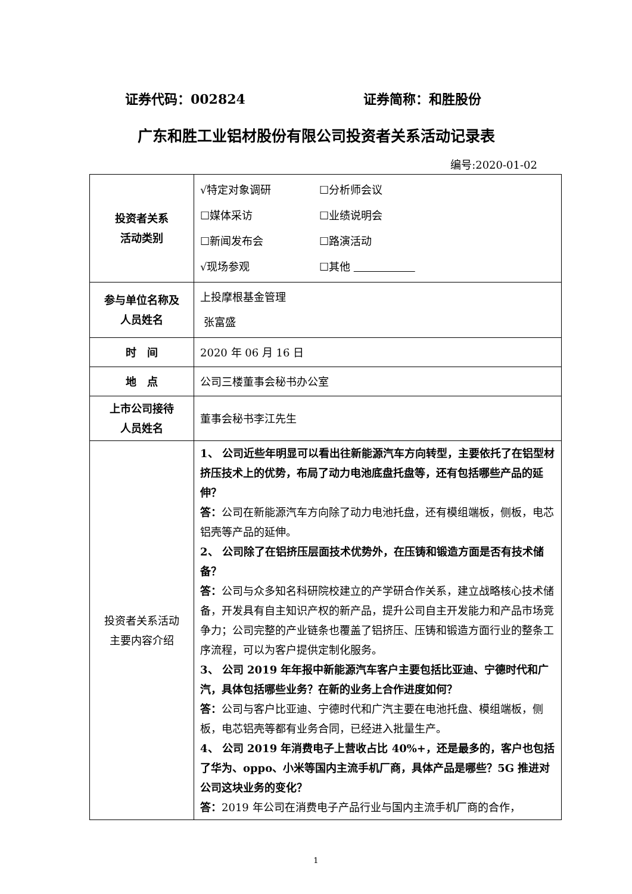证券代码：002824 证券简称：和胜股份
广东和胜工业铝材股份有限公司投资者关系活动记录表
编号:2020-01-02
| 投资者关系 活动类别 | √特定对象调研 ☐分析师会议 ☐媒体采访 ☐业绩说明会 ☐新闻发布会 ☐路演活动 √现场参观 ☐其他 |
| 参与单位名称及 人员姓名 | 上投摩根基金管理 张富盛 |
| 时 间 | 2020 年 06 月 16 日 |
| 地 点 | 公司三楼董事会秘书办公室 |
| 上市公司接待 人员姓名 | 董事会秘书李江先生 |
| 投资者关系活动 主要内容介绍 | 1、 公司近些年明显可以看出往新能源汽车方向转型，主要依托了在铝型材挤压技术上的优势，布局了动力电池底盘托盘等，还有包括哪些产品的延伸？ 答： 公司在新能源汽车方向除了动力电池托盘，还有模组端板，侧板，电芯铝壳等产品的延伸。 2、 公司除了在铝挤压层面技术优势外，在压铸和锻造方面是否有技术储备？ 答： 公司与众多知名科研院校建立的产学研合作关系，建立战略核心技术储备，开发具有自主知识产权的新产品，提升公司自主开发能力和产品市场竞争力；公司完整的产业链条也覆盖了铝挤压、压铸和锻造方面行业的整条工序流程，可以为客户提供定制化服务。 3、 公司 2019 年年报中新能源汽车客户主要包括比亚迪、宁德时代和广汽，具体包括哪些业务？在新的业务上合作进度如何？ 答： 公司与客户比亚迪、宁德时代和广汽主要在电池托盘、模组端板，侧板，电芯铝壳等都有业务合同，已经进入批量生产。 4、 公司 2019 年消费电子上营收占比 40%+，还是最多的，客户也包括了华为、oppo、小米等国内主流手机厂商，具体产品是哪些？5G 推进对公司这块业务的变化？ 答： 2019 年公司在消费电子产品行业与国内主流手机厂商的合作， |
1